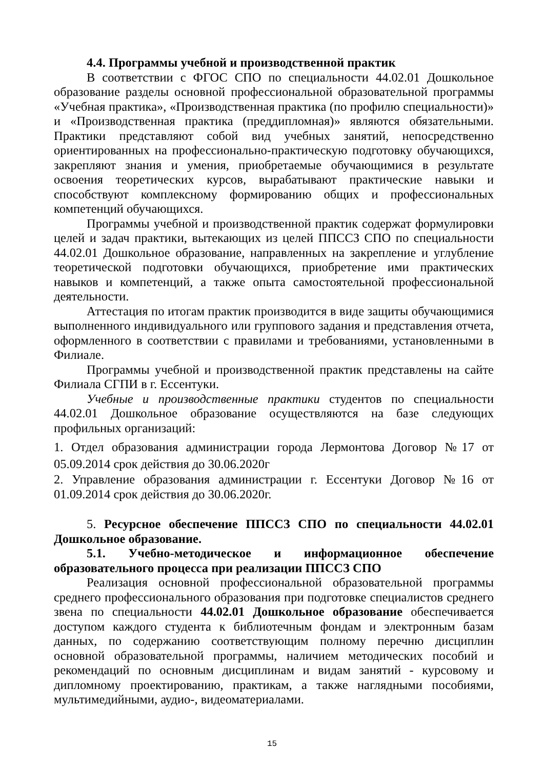4.4. Программы учебной и производственной практик
В соответствии с ФГОС СПО по специальности 44.02.01 Дошкольное образование разделы основной профессиональной образовательной программы «Учебная практика», «Производственная практика (по профилю специальности)» и «Производственная практика (преддипломная)» являются обязательными. Практики представляют собой вид учебных занятий, непосредственно ориентированных на профессионально-практическую подготовку обучающихся, закрепляют знания и умения, приобретаемые обучающимися в результате освоения теоретических курсов, вырабатывают практические навыки и способствуют комплексному формированию общих и профессиональных компетенций обучающихся.
Программы учебной и производственной практик содержат формулировки целей и задач практики, вытекающих из целей ППССЗ СПО по специальности 44.02.01 Дошкольное образование, направленных на закрепление и углубление теоретической подготовки обучающихся, приобретение ими практических навыков и компетенций, а также опыта самостоятельной профессиональной деятельности.
Аттестация по итогам практик производится в виде защиты обучающимися выполненного индивидуального или группового задания и представления отчета, оформленного в соответствии с правилами и требованиями, установленными в Филиале.
Программы учебной и производственной практик представлены на сайте Филиала СГПИ в г. Ессентуки.
Учебные и производственные практики студентов по специальности 44.02.01 Дошкольное образование осуществляются на базе следующих профильных организаций:
1. Отдел образования администрации города Лермонтова Договор №17 от 05.09.2014 срок действия до 30.06.2020г
2. Управление образования администрации г. Ессентуки Договор №16 от 01.09.2014 срок действия до 30.06.2020г.
5. Ресурсное обеспечение ППССЗ СПО по специальности 44.02.01 Дошкольное образование.
5.1. Учебно-методическое и информационное обеспечение образовательного процесса при реализации ППССЗ СПО
Реализация основной профессиональной образовательной программы среднего профессионального образования при подготовке специалистов среднего звена по специальности 44.02.01 Дошкольное образование обеспечивается доступом каждого студента к библиотечным фондам и электронным базам данных, по содержанию соответствующим полному перечню дисциплин основной образовательной программы, наличием методических пособий и рекомендаций по основным дисциплинам и видам занятий - курсовому и дипломному проектированию, практикам, а также наглядными пособиями, мультимедийными, аудио-, видеоматериалами.
15